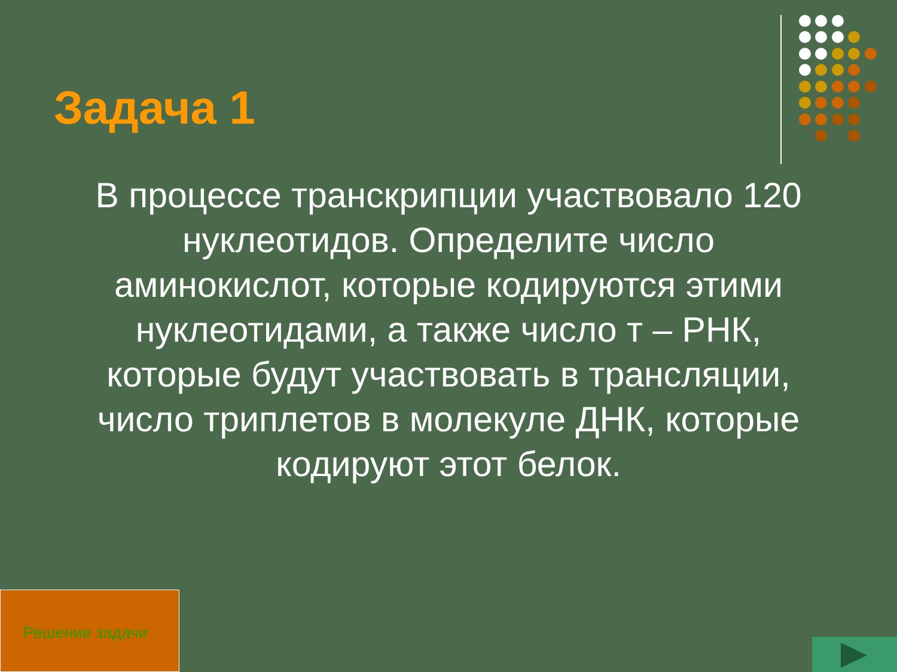Задача 1
В процессе транскрипции участвовало 120 нуклеотидов. Определите число аминокислот, которые кодируются этими нуклеотидами, а также число т – РНК, которые будут участвовать в трансляции, число триплетов в молекуле ДНК, которые кодируют этот белок.
Решение задачи